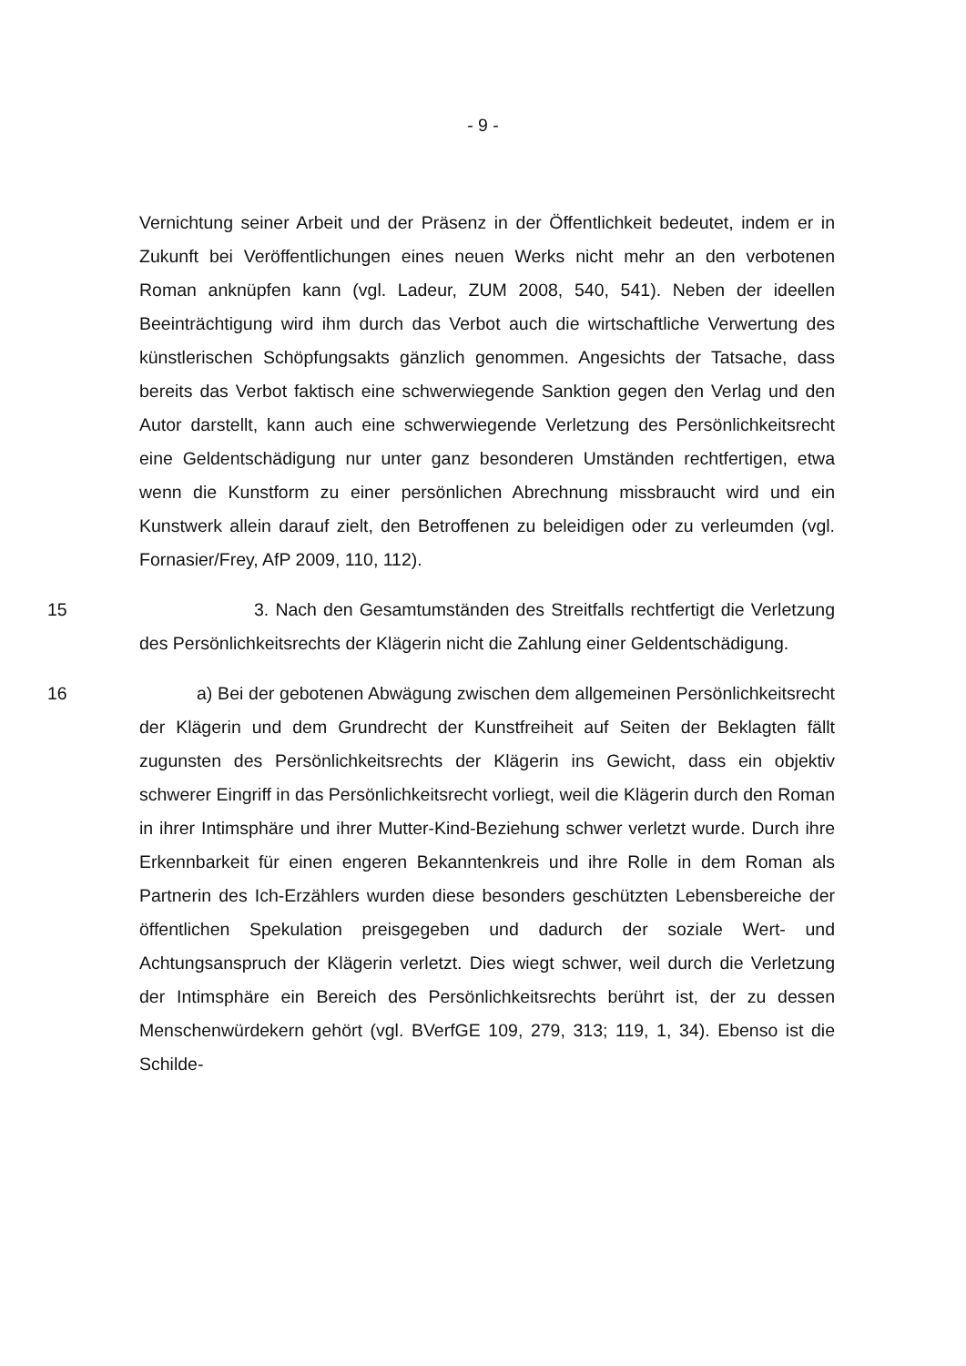- 9 -
Vernichtung seiner Arbeit und der Präsenz in der Öffentlichkeit bedeutet, indem er in Zukunft bei Veröffentlichungen eines neuen Werks nicht mehr an den verbotenen Roman anknüpfen kann (vgl. Ladeur, ZUM 2008, 540, 541). Neben der ideellen Beeinträchtigung wird ihm durch das Verbot auch die wirtschaftliche Verwertung des künstlerischen Schöpfungsakts gänzlich genommen. Angesichts der Tatsache, dass bereits das Verbot faktisch eine schwerwiegende Sanktion gegen den Verlag und den Autor darstellt, kann auch eine schwerwiegende Verletzung des Persönlichkeitsrecht eine Geldentschädigung nur unter ganz besonderen Umständen rechtfertigen, etwa wenn die Kunstform zu einer persönlichen Abrechnung missbraucht wird und ein Kunstwerk allein darauf zielt, den Betroffenen zu beleidigen oder zu verleumden (vgl. Fornasier/Frey, AfP 2009, 110, 112).
15 3. Nach den Gesamtumständen des Streitfalls rechtfertigt die Verletzung des Persönlichkeitsrechts der Klägerin nicht die Zahlung einer Geldentschädigung.
16 a) Bei der gebotenen Abwägung zwischen dem allgemeinen Persönlichkeitsrecht der Klägerin und dem Grundrecht der Kunstfreiheit auf Seiten der Beklagten fällt zugunsten des Persönlichkeitsrechts der Klägerin ins Gewicht, dass ein objektiv schwerer Eingriff in das Persönlichkeitsrecht vorliegt, weil die Klägerin durch den Roman in ihrer Intimsphäre und ihrer Mutter-Kind-Beziehung schwer verletzt wurde. Durch ihre Erkennbarkeit für einen engeren Bekanntenkreis und ihre Rolle in dem Roman als Partnerin des Ich-Erzählers wurden diese besonders geschützten Lebensbereiche der öffentlichen Spekulation preisgegeben und dadurch der soziale Wert- und Achtungsanspruch der Klägerin verletzt. Dies wiegt schwer, weil durch die Verletzung der Intimsphäre ein Bereich des Persönlichkeitsrechts berührt ist, der zu dessen Menschenwürdekern gehört (vgl. BVerfGE 109, 279, 313; 119, 1, 34). Ebenso ist die Schilde-